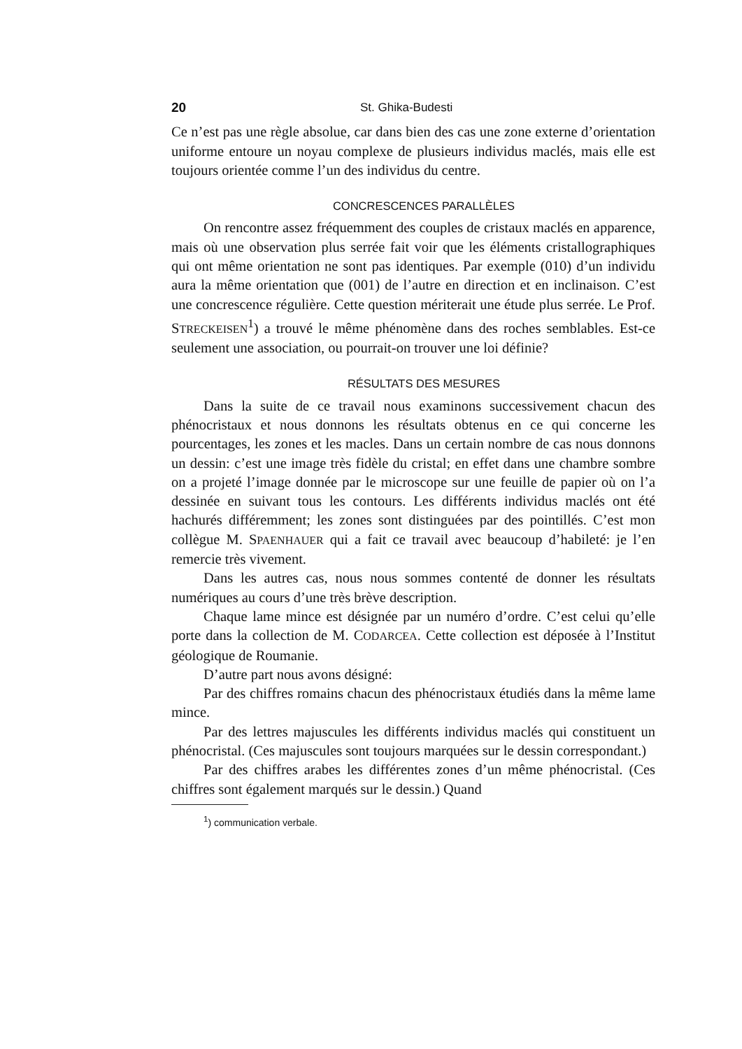20 St. Ghika-Budesti
Ce n’est pas une règle absolue, car dans bien des cas une zone externe d’orientation uniforme entoure un noyau complexe de plusieurs individus maclés, mais elle est toujours orientée comme l’un des individus du centre.
CONCRESCENCES PARALLÈLES
On rencontre assez fréquemment des couples de cristaux maclés en apparence, mais où une observation plus serrée fait voir que les éléments cristallographiques qui ont même orientation ne sont pas identiques. Par exemple (010) d’un individu aura la même orientation que (001) de l’autre en direction et en inclinaison. C’est une concrescence régulière. Cette question mériterait une étude plus serrée. Le Prof. STRECKEISEN<sup>1</sup>) a trouvé le même phénomène dans des roches semblables. Est-ce seulement une association, ou pourrait-on trouver une loi définie?
RÉSULTATS DES MESURES
Dans la suite de ce travail nous examinons successivement chacun des phénocristaux et nous donnons les résultats obtenus en ce qui concerne les pourcentages, les zones et les macles. Dans un certain nombre de cas nous donnons un dessin: c’est une image très fidèle du cristal; en effet dans une chambre sombre on a projeté l’image donnée par le microscope sur une feuille de papier où on l’a dessinée en suivant tous les contours. Les différents individus maclés ont été hachurés différemment; les zones sont distinguées par des pointillés. C’est mon collègue M. SPAENHAUER qui a fait ce travail avec beaucoup d’habileté: je l’en remercie très vivement.
Dans les autres cas, nous nous sommes contenté de donner les résultats numériques au cours d’une très brève description.
Chaque lame mince est désignée par un numéro d’ordre. C’est celui qu’elle porte dans la collection de M. CODARCEA. Cette collection est déposée à l’Institut géologique de Roumanie.
D’autre part nous avons désigné:
Par des chiffres romains chacun des phénocristaux étudiés dans la même lame mince.
Par des lettres majuscules les différents individus maclés qui constituent un phénocristal. (Ces majuscules sont toujours marquées sur le dessin correspondant.)
Par des chiffres arabes les différentes zones d’un même phénocristal. (Ces chiffres sont également marqués sur le dessin.) Quand
<sup>1</sup>) communication verbale.